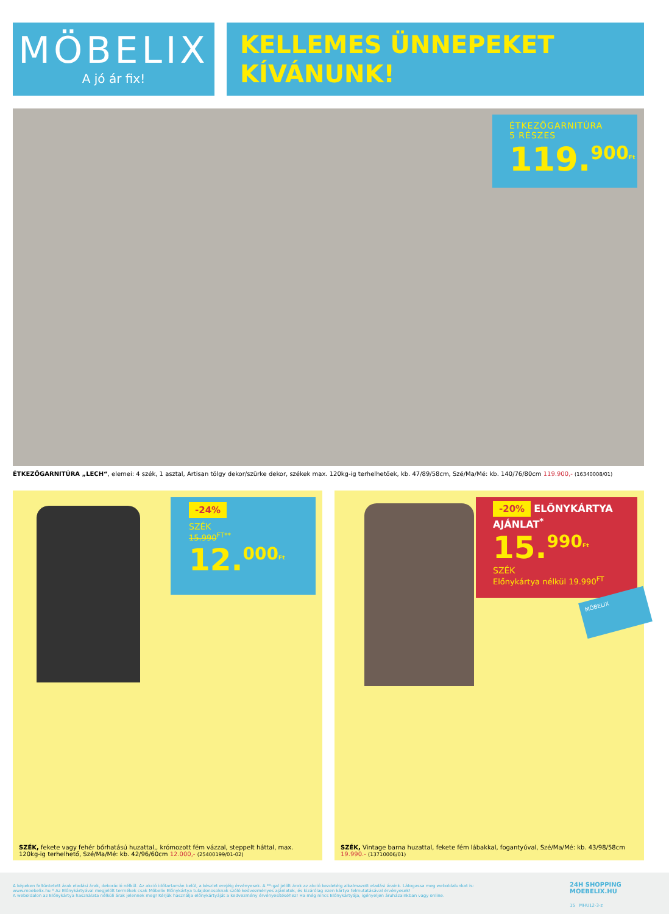MÖBELIX
A jó ár fix!
KELLEMES ÜNNEPEKET
KÍVÁNUNK!
ÉTKEZŐGARNITÚRA
5 RÉSZES
119.<sup>900</sup><sup>Ft</sup>
ÉTKEZŐGARNITÚRA „LECH“, elemei: 4 szék, 1 asztal, Artisan tölgy dekor/szürke dekor, székek max. 120kg-ig terhelhetőek, kb. 47/89/58cm, Szé/Ma/Mé: kb. 140/76/80cm 119.900,- (16340008/01)
-24%
SZÉK
15.990<sup>FT**</sup>
12.<sup>000</sup><sup>Ft</sup>
-20% ELŐNYKÁRTYA AJÁNLAT<sup>*</sup>
15.<sup>990</sup><sup>Ft</sup>
SZÉK
Előnykártya nélkül 19.990<sup>FT</sup>
MÖBELIX
SZÉK, fekete vagy fehér bőrhatású huzattal,, krómozott fém vázzal, steppelt háttal, max. 120kg-ig terhelhető, Szé/Ma/Mé: kb. 42/96/60cm 12.000,- (25400199/01-02)
SZÉK, Vintage barna huzattal, fekete fém lábakkal, fogantyúval, Szé/Ma/Mé: kb. 43/98/58cm 19.990.- (13710006/01)
A képeken feltüntetett árak eladási árak, dekoráció nélkül. Az akció időtartamán belül, a készlet erejéig érvényesek. A **-gal jelölt árak az akció kezdetéig alkalmazott eladási áraink. Látogassa meg weboldalunkat is: www.moebelix.hu * Az Előnykártyával megjelölt termékek csak Möbelix Előnykártya tulajdonosoknak szóló kedvezményes ajánlatok, és kizárólag ezen kártya felmutatásával érvényesek!
A weboldalon az Előnykártya használata nélküli árak jelennek meg! Kérjük használja előnykártyáját a kedvezmény érvényesítéséhez! Ha még nincs Előnykártyája, igényeljen áruházainkban vagy online.
24H SHOPPING
MOEBELIX.HU
15 MHU12-3-z